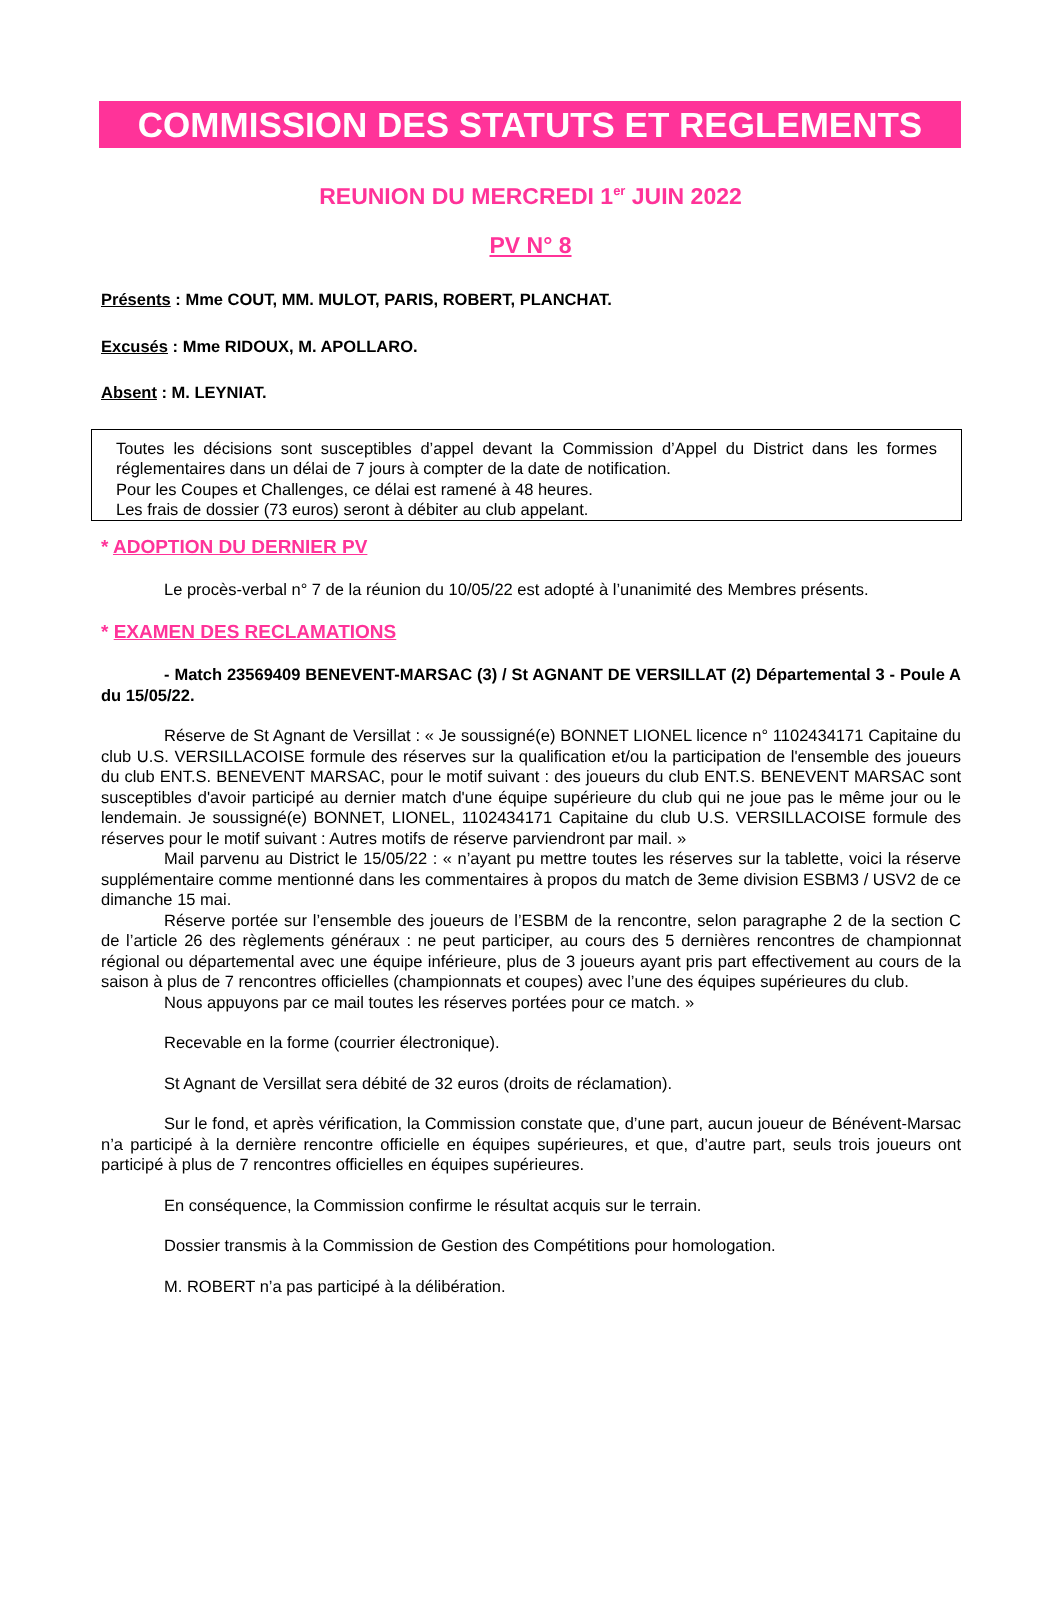COMMISSION DES STATUTS ET REGLEMENTS
REUNION DU MERCREDI 1<sup>er</sup> JUIN 2022
PV N° 8
Présents : Mme COUT, MM. MULOT, PARIS, ROBERT, PLANCHAT.
Excusés : Mme RIDOUX, M. APOLLARO.
Absent : M. LEYNIAT.
Toutes les décisions sont susceptibles d’appel devant la Commission d’Appel du District dans les formes réglementaires dans un délai de 7 jours à compter de la date de notification.
Pour les Coupes et Challenges, ce délai est ramené à 48 heures.
Les frais de dossier (73 euros) seront à débiter au club appelant.
* ADOPTION DU DERNIER PV
Le procès-verbal n° 7 de la réunion du 10/05/22 est adopté à l’unanimité des Membres présents.
* EXAMEN DES RECLAMATIONS
- Match 23569409 BENEVENT-MARSAC (3) / St AGNANT DE VERSILLAT (2) Départemental 3 - Poule A du 15/05/22.
Réserve de St Agnant de Versillat : « Je soussigné(e) BONNET LIONEL licence n° 1102434171 Capitaine du club U.S. VERSILLACOISE formule des réserves sur la qualification et/ou la participation de l'ensemble des joueurs du club ENT.S. BENEVENT MARSAC, pour le motif suivant : des joueurs du club ENT.S. BENEVENT MARSAC sont susceptibles d'avoir participé au dernier match d'une équipe supérieure du club qui ne joue pas le même jour ou le lendemain. Je soussigné(e) BONNET, LIONEL, 1102434171 Capitaine du club U.S. VERSILLACOISE formule des réserves pour le motif suivant : Autres motifs de réserve parviendront par mail. »
Mail parvenu au District le 15/05/22 : « n’ayant pu mettre toutes les réserves sur la tablette, voici la réserve supplémentaire comme mentionné dans les commentaires à propos du match de 3eme division ESBM3 / USV2 de ce dimanche 15 mai.
Réserve portée sur l’ensemble des joueurs de l’ESBM de la rencontre, selon paragraphe 2 de la section C de l’article 26 des règlements généraux : ne peut participer, au cours des 5 dernières rencontres de championnat régional ou départemental avec une équipe inférieure, plus de 3 joueurs ayant pris part effectivement au cours de la saison à plus de 7 rencontres officielles (championnats et coupes) avec l’une des équipes supérieures du club.
Nous appuyons par ce mail toutes les réserves portées pour ce match. »
Recevable en la forme (courrier électronique).
St Agnant de Versillat sera débité de 32 euros (droits de réclamation).
Sur le fond, et après vérification, la Commission constate que, d’une part, aucun joueur de Bénévent-Marsac n’a participé à la dernière rencontre officielle en équipes supérieures, et que, d’autre part, seuls trois joueurs ont participé à plus de 7 rencontres officielles en équipes supérieures.
En conséquence, la Commission confirme le résultat acquis sur le terrain.
Dossier transmis à la Commission de Gestion des Compétitions pour homologation.
M. ROBERT n’a pas participé à la délibération.